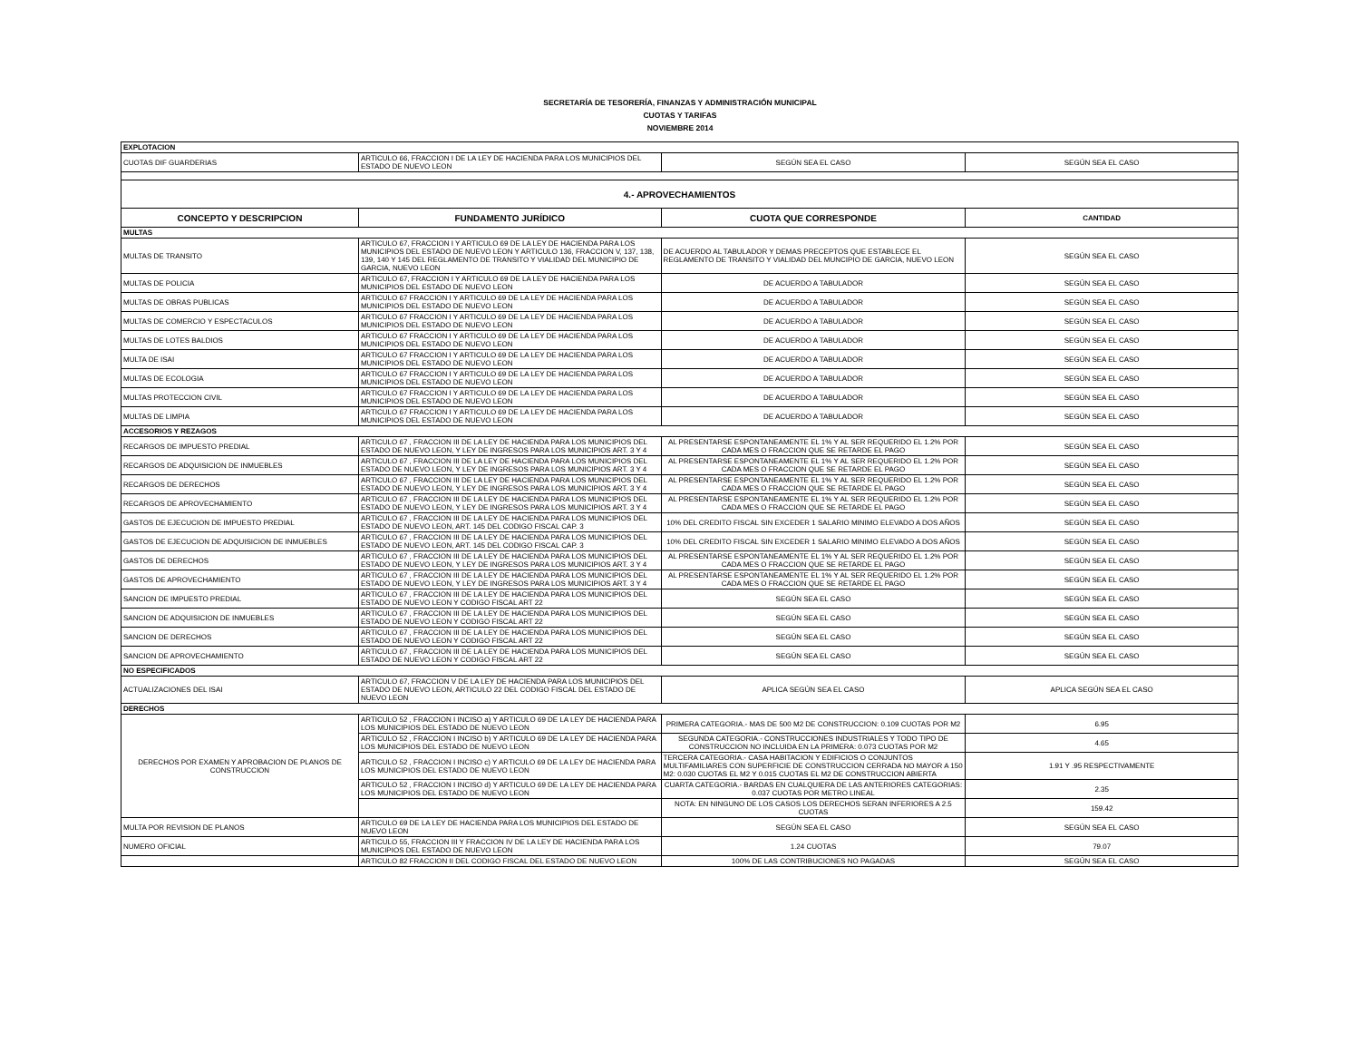SECRETARÍA DE TESORERÍA, FINANZAS Y ADMINISTRACIÓN MUNICIPAL
CUOTAS Y TARIFAS
NOVIEMBRE 2014
| EXPLOTACION | | | |
| CUOTAS DIF GUARDERIAS | ARTICULO 66, FRACCION I DE LA LEY DE HACIENDA PARA LOS MUNICIPIOS DEL ESTADO DE NUEVO LEON | SEGÚN SEA EL CASO | SEGÚN SEA EL CASO |
| 4.- APROVECHAMIENTOS | | | |
| CONCEPTO Y DESCRIPCION | FUNDAMENTO JURÍDICO | CUOTA QUE CORRESPONDE | CANTIDAD |
| MULTAS | | | |
| MULTAS DE TRANSITO | ARTICULO 67, FRACCION I Y ARTICULO 69 DE LA LEY DE HACIENDA PARA LOS MUNICIPIOS DEL ESTADO DE NUEVO LEON Y ARTICULO 136, FRACCION V, 137, 138, 139, 140 Y 145 DEL REGLAMENTO DE TRANSITO Y VIALIDAD DEL MUNICIPIO DE GARCIA, NUEVO LEON | DE ACUERDO AL TABULADOR Y DEMAS PRECEPTOS QUE ESTABLECE EL REGLAMENTO DE TRANSITO Y VIALIDAD DEL MUNCIPIO DE GARCIA, NUEVO LEON | SEGÚN SEA EL CASO |
| MULTAS DE POLICIA | ARTICULO 67, FRACCION I Y ARTICULO 69 DE LA LEY DE HACIENDA PARA LOS MUNICIPIOS DEL ESTADO DE NUEVO LEON | DE ACUERDO A TABULADOR | SEGÚN SEA EL CASO |
| MULTAS DE OBRAS PUBLICAS | ARTICULO 67 FRACCION I Y ARTICULO 69 DE LA LEY DE HACIENDA PARA LOS MUNICIPIOS DEL ESTADO DE NUEVO LEON | DE ACUERDO A TABULADOR | SEGÚN SEA EL CASO |
| MULTAS DE COMERCIO Y ESPECTACULOS | ARTICULO 67 FRACCION I Y ARTICULO 69 DE LA LEY DE HACIENDA PARA LOS MUNICIPIOS DEL ESTADO DE NUEVO LEON | DE ACUERDO A TABULADOR | SEGÚN SEA EL CASO |
| MULTAS DE LOTES BALDIOS | ARTICULO 67 FRACCION I Y ARTICULO 69 DE LA LEY DE HACIENDA PARA LOS MUNICIPIOS DEL ESTADO DE NUEVO LEON | DE ACUERDO A TABULADOR | SEGÚN SEA EL CASO |
| MULTA DE ISAI | ARTICULO 67 FRACCION I Y ARTICULO 69 DE LA LEY DE HACIENDA PARA LOS MUNICIPIOS DEL ESTADO DE NUEVO LEON | DE ACUERDO A TABULADOR | SEGÚN SEA EL CASO |
| MULTAS DE ECOLOGIA | ARTICULO 67 FRACCION I Y ARTICULO 69 DE LA LEY DE HACIENDA PARA LOS MUNICIPIOS DEL ESTADO DE NUEVO LEON | DE ACUERDO A TABULADOR | SEGÚN SEA EL CASO |
| MULTAS PROTECCION CIVIL | ARTICULO 67 FRACCION I Y ARTICULO 69 DE LA LEY DE HACIENDA PARA LOS MUNICIPIOS DEL ESTADO DE NUEVO LEON | DE ACUERDO A TABULADOR | SEGÚN SEA EL CASO |
| MULTAS DE LIMPIA | ARTICULO 67 FRACCION I Y ARTICULO 69 DE LA LEY DE HACIENDA PARA LOS MUNICIPIOS DEL ESTADO DE NUEVO LEON | DE ACUERDO A TABULADOR | SEGÚN SEA EL CASO |
| ACCESORIOS Y REZAGOS | | | |
| RECARGOS DE IMPUESTO PREDIAL | ARTICULO 67 , FRACCION III DE LA LEY DE HACIENDA PARA LOS MUNICIPIOS DEL ESTADO DE NUEVO LEON, Y LEY DE INGRESOS PARA LOS MUNICIPIOS ART. 3 Y 4 | AL PRESENTARSE ESPONTANEAMENTE EL 1% Y AL SER REQUERIDO EL 1.2% POR CADA MES O FRACCION QUE SE RETARDE EL PAGO | SEGÚN SEA EL CASO |
| RECARGOS DE ADQUISICION DE INMUEBLES | ARTICULO 67 , FRACCION III DE LA LEY DE HACIENDA PARA LOS MUNICIPIOS DEL ESTADO DE NUEVO LEON, Y LEY DE INGRESOS PARA LOS MUNICIPIOS ART. 3 Y 4 | AL PRESENTARSE ESPONTANEAMENTE EL 1% Y AL SER REQUERIDO EL 1.2% POR CADA MES O FRACCION QUE SE RETARDE EL PAGO | SEGÚN SEA EL CASO |
| RECARGOS DE DERECHOS | ARTICULO 67 , FRACCION III DE LA LEY DE HACIENDA PARA LOS MUNICIPIOS DEL ESTADO DE NUEVO LEON, Y LEY DE INGRESOS PARA LOS MUNICIPIOS ART. 3 Y 4 | AL PRESENTARSE ESPONTANEAMENTE EL 1% Y AL SER REQUERIDO EL 1.2% POR CADA MES O FRACCION QUE SE RETARDE EL PAGO | SEGÚN SEA EL CASO |
| RECARGOS DE APROVECHAMIENTO | ARTICULO 67 , FRACCION III DE LA LEY DE HACIENDA PARA LOS MUNICIPIOS DEL ESTADO DE NUEVO LEON, Y LEY DE INGRESOS PARA LOS MUNICIPIOS ART. 3 Y 4 | AL PRESENTARSE ESPONTANEAMENTE EL 1% Y AL SER REQUERIDO EL 1.2% POR CADA MES O FRACCION QUE SE RETARDE EL PAGO | SEGÚN SEA EL CASO |
| GASTOS DE EJECUCION DE IMPUESTO PREDIAL | ARTICULO 67 , FRACCION III DE LA LEY DE HACIENDA PARA LOS MUNICIPIOS DEL ESTADO DE NUEVO LEON, ART. 145 DEL CODIGO FISCAL CAP. 3 | 10% DEL CREDITO FISCAL SIN EXCEDER 1 SALARIO MINIMO ELEVADO A DOS AÑOS | SEGÚN SEA EL CASO |
| GASTOS DE EJECUCION DE ADQUISICION DE INMUEBLES | ARTICULO 67 , FRACCION III DE LA LEY DE HACIENDA PARA LOS MUNICIPIOS DEL ESTADO DE NUEVO LEON, ART. 145 DEL CODIGO FISCAL CAP. 3 | 10% DEL CREDITO FISCAL SIN EXCEDER 1 SALARIO MINIMO ELEVADO A DOS AÑOS | SEGÚN SEA EL CASO |
| GASTOS DE DERECHOS | ARTICULO 67 , FRACCION III DE LA LEY DE HACIENDA PARA LOS MUNICIPIOS DEL ESTADO DE NUEVO LEON, Y LEY DE INGRESOS PARA LOS MUNICIPIOS ART. 3 Y 4 | AL PRESENTARSE ESPONTANEAMENTE EL 1% Y AL SER REQUERIDO EL 1.2% POR CADA MES O FRACCION QUE SE RETARDE EL PAGO | SEGÚN SEA EL CASO |
| GASTOS DE APROVECHAMIENTO | ARTICULO 67 , FRACCION III DE LA LEY DE HACIENDA PARA LOS MUNICIPIOS DEL ESTADO DE NUEVO LEON, Y LEY DE INGRESOS PARA LOS MUNICIPIOS ART. 3 Y 4 | AL PRESENTARSE ESPONTANEAMENTE EL 1% Y AL SER REQUERIDO EL 1.2% POR CADA MES O FRACCION QUE SE RETARDE EL PAGO | SEGÚN SEA EL CASO |
| SANCION DE IMPUESTO PREDIAL | ARTICULO 67 , FRACCION III DE LA LEY DE HACIENDA PARA LOS MUNICIPIOS DEL ESTADO DE NUEVO LEON Y CODIGO FISCAL ART 22 | SEGÚN SEA EL CASO | SEGÚN SEA EL CASO |
| SANCION DE ADQUISICION DE INMUEBLES | ARTICULO 67 , FRACCION III DE LA LEY DE HACIENDA PARA LOS MUNICIPIOS DEL ESTADO DE NUEVO LEON Y CODIGO FISCAL ART 22 | SEGÚN SEA EL CASO | SEGÚN SEA EL CASO |
| SANCION DE DERECHOS | ARTICULO 67 , FRACCION III DE LA LEY DE HACIENDA PARA LOS MUNICIPIOS DEL ESTADO DE NUEVO LEON Y CODIGO FISCAL ART 22 | SEGÚN SEA EL CASO | SEGÚN SEA EL CASO |
| SANCION DE APROVECHAMIENTO | ARTICULO 67 , FRACCION III DE LA LEY DE HACIENDA PARA LOS MUNICIPIOS DEL ESTADO DE NUEVO LEON Y CODIGO FISCAL ART 22 | SEGÚN SEA EL CASO | SEGÚN SEA EL CASO |
| NO ESPECIFICADOS | | | |
| ACTUALIZACIONES DEL ISAI | ARTICULO 67, FRACCION V DE LA LEY DE HACIENDA PARA LOS MUNICIPIOS DEL ESTADO DE NUEVO LEON, ARTICULO 22 DEL CODIGO FISCAL DEL ESTADO DE NUEVO LEON | APLICA SEGÚN SEA EL CASO | APLICA SEGÚN SEA EL CASO |
| DERECHOS | | | |
| DERECHOS POR EXAMEN Y APROBACION DE PLANOS DE CONSTRUCCION | ARTICULO 52 , FRACCION I INCISO a) Y ARTICULO 69 DE LA LEY DE HACIENDA PARA LOS MUNICIPIOS DEL ESTADO DE NUEVO LEON | PRIMERA CATEGORIA.- MAS DE 500 M2 DE CONSTRUCCION: 0.109 CUOTAS POR M2 | 6.95 |
| | ARTICULO 52 , FRACCION I INCISO b) Y ARTICULO 69 DE LA LEY DE HACIENDA PARA LOS MUNICIPIOS DEL ESTADO DE NUEVO LEON | SEGUNDA CATEGORIA.- CONSTRUCCIONES INDUSTRIALES Y TODO TIPO DE CONSTRUCCION NO INCLUIDA EN LA PRIMERA: 0.073 CUOTAS POR M2 | 4.65 |
| | ARTICULO 52 , FRACCION I INCISO c) Y ARTICULO 69 DE LA LEY DE HACIENDA PARA LOS MUNICIPIOS DEL ESTADO DE NUEVO LEON | TERCERA CATEGORIA.- CASA HABITACION Y EDIFICIOS O CONJUNTOS MULTIFAMILIARES CON SUPERFICIE DE CONSTRUCCION CERRADA NO MAYOR A 150 M2: 0.030 CUOTAS EL M2 Y 0.015 CUOTAS EL M2 DE CONSTRUCCION ABIERTA | 1.91 Y .95 RESPECTIVAMENTE |
| | ARTICULO 52 , FRACCION I INCISO d) Y ARTICULO 69 DE LA LEY DE HACIENDA PARA LOS MUNICIPIOS DEL ESTADO DE NUEVO LEON | CUARTA CATEGORIA.- BARDAS EN CUALQUIERA DE LAS ANTERIORES CATEGORIAS: 0.037 CUOTAS POR METRO LINEAL | 2.35 |
| | | NOTA: EN NINGUNO DE LOS CASOS LOS DERECHOS SERAN INFERIORES A 2.5 CUOTAS | 159.42 |
| MULTA POR REVISION DE PLANOS | ARTICULO 69 DE LA LEY DE HACIENDA PARA LOS MUNICIPIOS DEL ESTADO DE NUEVO LEON | SEGÚN SEA EL CASO | SEGÚN SEA EL CASO |
| NUMERO OFICIAL | ARTICULO 55, FRACCION III Y FRACCION IV DE LA LEY DE HACIENDA PARA LOS MUNICIPIOS DEL ESTADO DE NUEVO LEON | 1.24 CUOTAS | 79.07 |
| | ARTICULO 82 FRACCION II DEL CODIGO FISCAL DEL ESTADO DE NUEVO LEON | 100% DE LAS CONTRIBUCIONES NO PAGADAS | SEGÚN SEA EL CASO |